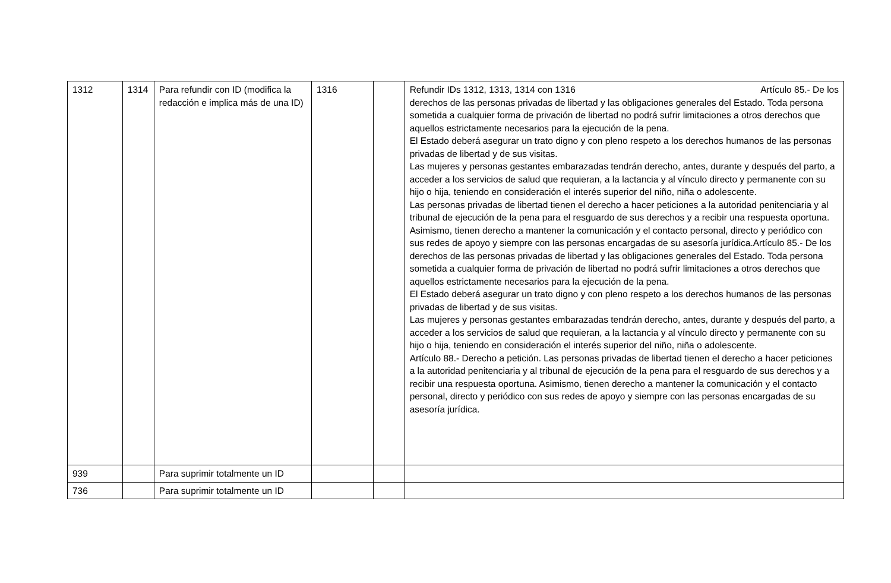| 1312 | 1314 | Para refundir con ID (modifica la redacción e implica más de una ID) | 1316 | | Refundir IDs 1312, 1313, 1314 con 1316 Artículo 85.- De los derechos de las personas privadas de libertad y las obligaciones generales del Estado. Toda persona sometida a cualquier forma de privación de libertad no podrá sufrir limitaciones a otros derechos que aquellos estrictamente necesarios para la ejecución de la pena. El Estado deberá asegurar un trato digno y con pleno respeto a los derechos humanos de las personas privadas de libertad y de sus visitas. Las mujeres y personas gestantes embarazadas tendrán derecho, antes, durante y después del parto, a acceder a los servicios de salud que requieran, a la lactancia y al vínculo directo y permanente con su hijo o hija, teniendo en consideración el interés superior del niño, niña o adolescente. Las personas privadas de libertad tienen el derecho a hacer peticiones a la autoridad penitenciaria y al tribunal de ejecución de la pena para el resguardo de sus derechos y a recibir una respuesta oportuna. Asimismo, tienen derecho a mantener la comunicación y el contacto personal, directo y periódico con sus redes de apoyo y siempre con las personas encargadas de su asesoría jurídica.Artículo 85.- De los derechos de las personas privadas de libertad y las obligaciones generales del Estado. Toda persona sometida a cualquier forma de privación de libertad no podrá sufrir limitaciones a otros derechos que aquellos estrictamente necesarios para la ejecución de la pena. El Estado deberá asegurar un trato digno y con pleno respeto a los derechos humanos de las personas privadas de libertad y de sus visitas. Las mujeres y personas gestantes embarazadas tendrán derecho, antes, durante y después del parto, a acceder a los servicios de salud que requieran, a la lactancia y al vínculo directo y permanente con su hijo o hija, teniendo en consideración el interés superior del niño, niña o adolescente. Artículo 88.- Derecho a petición. Las personas privadas de libertad tienen el derecho a hacer peticiones a la autoridad penitenciaria y al tribunal de ejecución de la pena para el resguardo de sus derechos y a recibir una respuesta oportuna. Asimismo, tienen derecho a mantener la comunicación y el contacto personal, directo y periódico con sus redes de apoyo y siempre con las personas encargadas de su asesoría jurídica. |
| 939 | | Para suprimir totalmente un ID | | | |
| 736 | | Para suprimir totalmente un ID | | | |